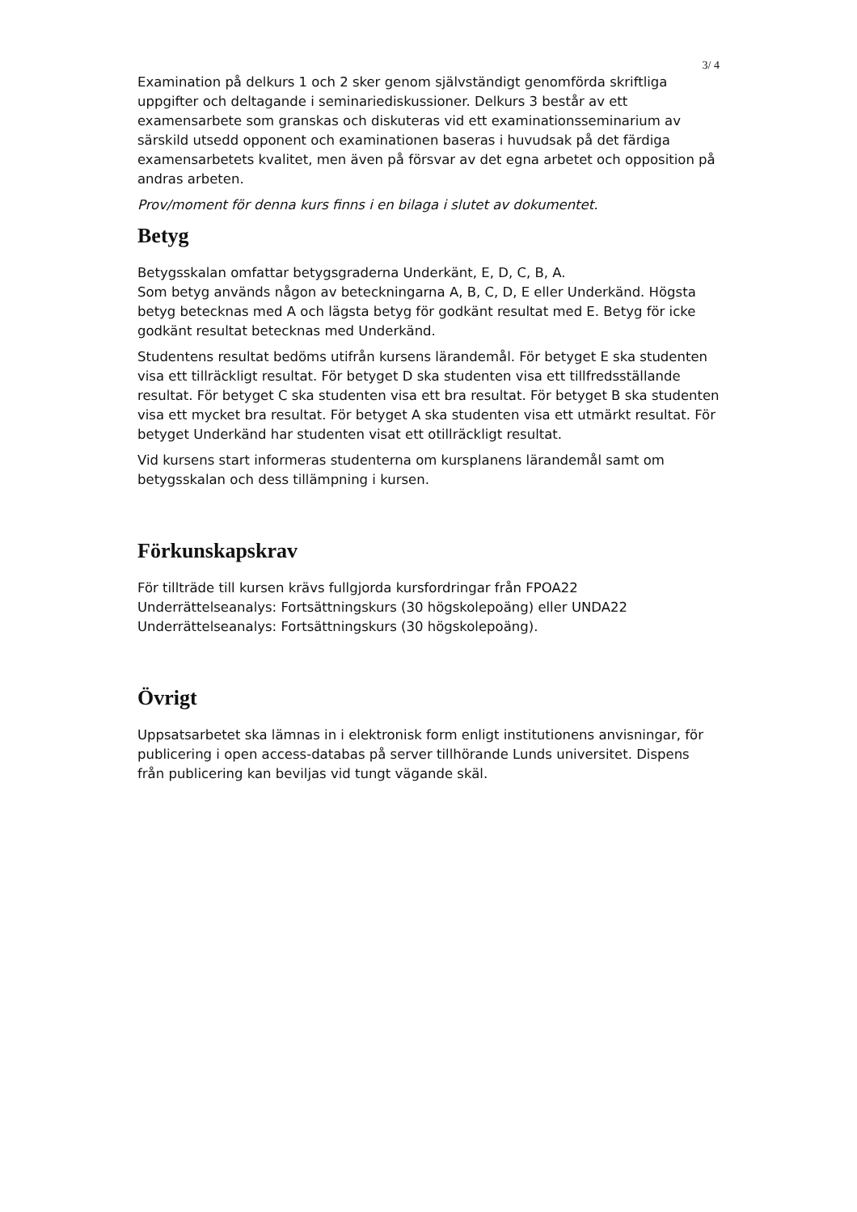3/ 4
Examination på delkurs 1 och 2 sker genom självständigt genomförda skriftliga uppgifter och deltagande i seminariediskussioner. Delkurs 3 består av ett examensarbete som granskas och diskuteras vid ett examinationsseminarium av särskild utsedd opponent och examinationen baseras i huvudsak på det färdiga examensarbetets kvalitet, men även på försvar av det egna arbetet och opposition på andras arbeten.
Prov/moment för denna kurs finns i en bilaga i slutet av dokumentet.
Betyg
Betygsskalan omfattar betygsgraderna Underkänt, E, D, C, B, A.
Som betyg används någon av beteckningarna A, B, C, D, E eller Underkänd. Högsta betyg betecknas med A och lägsta betyg för godkänt resultat med E. Betyg för icke godkänt resultat betecknas med Underkänd.
Studentens resultat bedöms utifrån kursens lärandemål. För betyget E ska studenten visa ett tillräckligt resultat. För betyget D ska studenten visa ett tillfredsställande resultat. För betyget C ska studenten visa ett bra resultat. För betyget B ska studenten visa ett mycket bra resultat. För betyget A ska studenten visa ett utmärkt resultat. För betyget Underkänd har studenten visat ett otillräckligt resultat.
Vid kursens start informeras studenterna om kursplanens lärandemål samt om betygsskalan och dess tillämpning i kursen.
Förkunskapskrav
För tillträde till kursen krävs fullgjorda kursfordringar från FPOA22 Underrättelseanalys: Fortsättningskurs (30 högskolepoäng) eller UNDA22 Underrättelseanalys: Fortsättningskurs (30 högskolepoäng).
Övrigt
Uppsatsarbetet ska lämnas in i elektronisk form enligt institutionens anvisningar, för publicering i open access-databas på server tillhörande Lunds universitet. Dispens från publicering kan beviljas vid tungt vägande skäl.